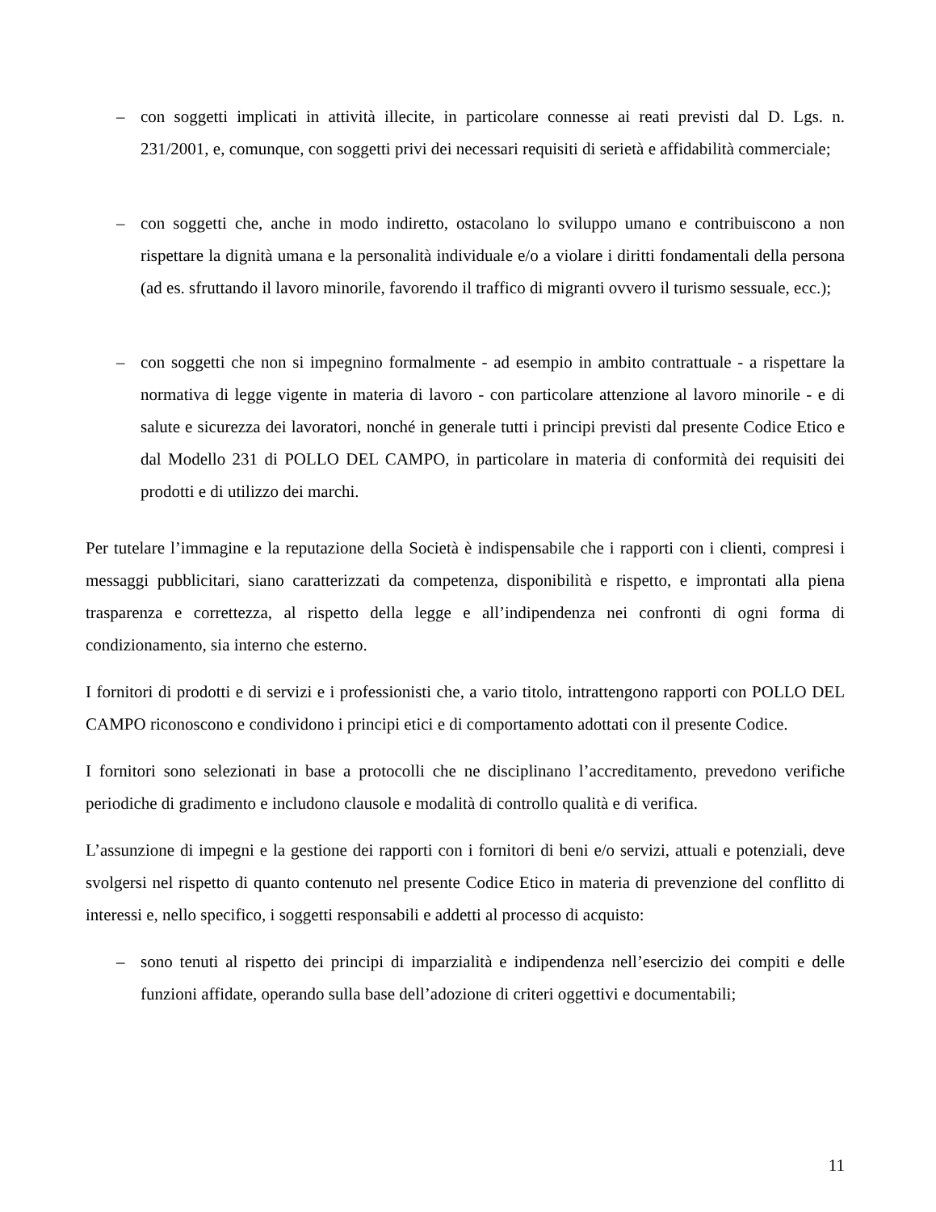– con soggetti implicati in attività illecite, in particolare connesse ai reati previsti dal D. Lgs. n. 231/2001, e, comunque, con soggetti privi dei necessari requisiti di serietà e affidabilità commerciale;
– con soggetti che, anche in modo indiretto, ostacolano lo sviluppo umano e contribuiscono a non rispettare la dignità umana e la personalità individuale e/o a violare i diritti fondamentali della persona (ad es. sfruttando il lavoro minorile, favorendo il traffico di migranti ovvero il turismo sessuale, ecc.);
– con soggetti che non si impegnino formalmente - ad esempio in ambito contrattuale - a rispettare la normativa di legge vigente in materia di lavoro - con particolare attenzione al lavoro minorile - e di salute e sicurezza dei lavoratori, nonché in generale tutti i principi previsti dal presente Codice Etico e dal Modello 231 di POLLO DEL CAMPO, in particolare in materia di conformità dei requisiti dei prodotti e di utilizzo dei marchi.
Per tutelare l’immagine e la reputazione della Società è indispensabile che i rapporti con i clienti, compresi i messaggi pubblicitari, siano caratterizzati da competenza, disponibilità e rispetto, e improntati alla piena trasparenza e correttezza, al rispetto della legge e all’indipendenza nei confronti di ogni forma di condizionamento, sia interno che esterno.
I fornitori di prodotti e di servizi e i professionisti che, a vario titolo, intrattengono rapporti con POLLO DEL CAMPO riconoscono e condividono i principi etici e di comportamento adottati con il presente Codice.
I fornitori sono selezionati in base a protocolli che ne disciplinano l’accreditamento, prevedono verifiche periodiche di gradimento e includono clausole e modalità di controllo qualità e di verifica.
L’assunzione di impegni e la gestione dei rapporti con i fornitori di beni e/o servizi, attuali e potenziali, deve svolgersi nel rispetto di quanto contenuto nel presente Codice Etico in materia di prevenzione del conflitto di interessi e, nello specifico, i soggetti responsabili e addetti al processo di acquisto:
– sono tenuti al rispetto dei principi di imparzialità e indipendenza nell’esercizio dei compiti e delle funzioni affidate, operando sulla base dell’adozione di criteri oggettivi e documentabili;
11